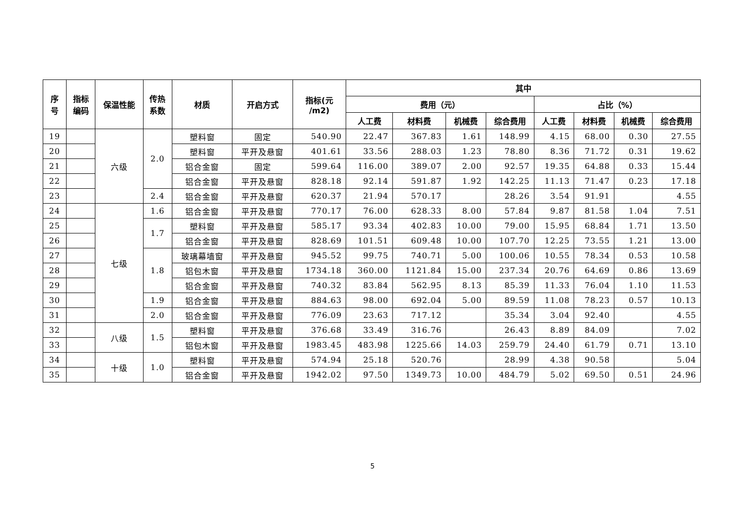| 序 号 | 指标 编码 | 保温性能 | 传热 系数 | 材质 | 开启方式 | 指标(元 /m2) | 其中 | | | | | | | |
| --- | --- | --- | --- | --- | --- | --- | --- | --- | --- | --- | --- | --- | --- | --- |
| | | | | | | | 费用（元） | | | | 占比（%） | | | |
| | | | | | | | 人工费 | 材料费 | 机械费 | 综合费用 | 人工费 | 材料费 | 机械费 | 综合费用 |
| 19 | | 六级 | 2.0 | 塑料窗 | 固定 | 540.90 | 22.47 | 367.83 | 1.61 | 148.99 | 4.15 | 68.00 | 0.30 | 27.55 |
| 20 | | | | 塑料窗 | 平开及悬窗 | 401.61 | 33.56 | 288.03 | 1.23 | 78.80 | 8.36 | 71.72 | 0.31 | 19.62 |
| 21 | | | | 铝合金窗 | 固定 | 599.64 | 116.00 | 389.07 | 2.00 | 92.57 | 19.35 | 64.88 | 0.33 | 15.44 |
| 22 | | | | 铝合金窗 | 平开及悬窗 | 828.18 | 92.14 | 591.87 | 1.92 | 142.25 | 11.13 | 71.47 | 0.23 | 17.18 |
| 23 | | | 2.4 | 铝合金窗 | 平开及悬窗 | 620.37 | 21.94 | 570.17 | | 28.26 | 3.54 | 91.91 | | 4.55 |
| 24 | | 七级 | 1.6 | 铝合金窗 | 平开及悬窗 | 770.17 | 76.00 | 628.33 | 8.00 | 57.84 | 9.87 | 81.58 | 1.04 | 7.51 |
| 25 | | | 1.7 | 塑料窗 | 平开及悬窗 | 585.17 | 93.34 | 402.83 | 10.00 | 79.00 | 15.95 | 68.84 | 1.71 | 13.50 |
| 26 | | | | 铝合金窗 | 平开及悬窗 | 828.69 | 101.51 | 609.48 | 10.00 | 107.70 | 12.25 | 73.55 | 1.21 | 13.00 |
| 27 | | | 1.8 | 玻璃幕墙窗 | 平开及悬窗 | 945.52 | 99.75 | 740.71 | 5.00 | 100.06 | 10.55 | 78.34 | 0.53 | 10.58 |
| 28 | | | | 铝包木窗 | 平开及悬窗 | 1734.18 | 360.00 | 1121.84 | 15.00 | 237.34 | 20.76 | 64.69 | 0.86 | 13.69 |
| 29 | | | | 铝合金窗 | 平开及悬窗 | 740.32 | 83.84 | 562.95 | 8.13 | 85.39 | 11.33 | 76.04 | 1.10 | 11.53 |
| 30 | | | 1.9 | 铝合金窗 | 平开及悬窗 | 884.63 | 98.00 | 692.04 | 5.00 | 89.59 | 11.08 | 78.23 | 0.57 | 10.13 |
| 31 | | | 2.0 | 铝合金窗 | 平开及悬窗 | 776.09 | 23.63 | 717.12 | | 35.34 | 3.04 | 92.40 | | 4.55 |
| 32 | | 八级 | 1.5 | 塑料窗 | 平开及悬窗 | 376.68 | 33.49 | 316.76 | | 26.43 | 8.89 | 84.09 | | 7.02 |
| 33 | | | | 铝包木窗 | 平开及悬窗 | 1983.45 | 483.98 | 1225.66 | 14.03 | 259.79 | 24.40 | 61.79 | 0.71 | 13.10 |
| 34 | | 十级 | 1.0 | 塑料窗 | 平开及悬窗 | 574.94 | 25.18 | 520.76 | | 28.99 | 4.38 | 90.58 | | 5.04 |
| 35 | | | | 铝合金窗 | 平开及悬窗 | 1942.02 | 97.50 | 1349.73 | 10.00 | 484.79 | 5.02 | 69.50 | 0.51 | 24.96 |
5